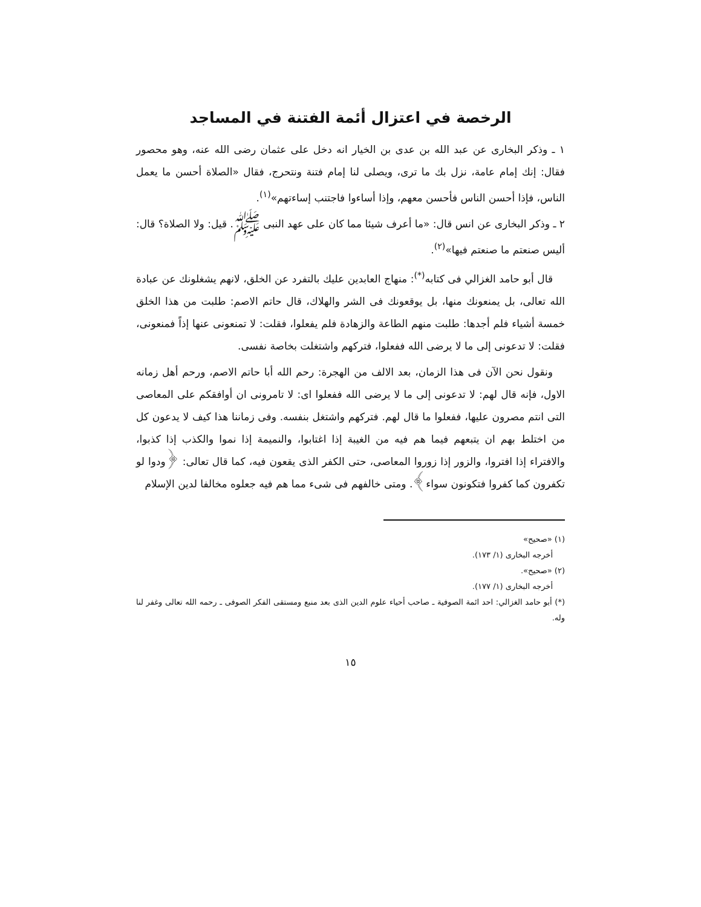الرخصة في اعتزال أئمة الفتنة في المساجد
١ ـ وذكر البخارى عن عبد الله بن عدى بن الخيار انه دخل على عثمان رضى الله عنه، وهو محصور فقال: إنك إمام عامة، نزل بك ما ترى، ويصلى لنا إمام فتنة ونتحرج، فقال «الصلاة أحسن ما يعمل الناس، فإذا أحسن الناس فأحسن معهم، وإذا أساءوا فاجتنب إساءتهم»<sup>(١)</sup>.
٢ ـ وذكر البخارى عن انس قال: «ما أعرف شيئا مما كان على عهد النبى ﷺ. قيل: ولا الصلاة؟ قال: أليس صنعتم ما صنعتم فيها»<sup>(٢)</sup>.
قال أبو حامد الغزالي فى كتابه<sup>(*)</sup>: منهاج العابدين عليك بالتفرد عن الخلق، لانهم يشغلونك عن عبادة الله تعالى، بل يمنعونك منها، بل يوقعونك فى الشر والهلاك، قال حاتم الاصم: طلبت من هذا الخلق خمسة أشياء فلم أجدها: طلبت منهم الطاعة والزهادة فلم يفعلوا، فقلت: لا تمنعونى عنها إذاً فمنعونى، فقلت: لا تدعونى إلى ما لا يرضى الله ففعلوا، فتركهم واشتغلت بخاصة نفسى.
ونقول نحن الآن فى هذا الزمان، بعد الالف من الهجرة: رحم الله أبا حاتم الاصم، ورحم أهل زمانه الاول، فإنه قال لهم: لا تدعونى إلى ما لا يرضى الله ففعلوا اى: لا تامرونى ان أوافقكم على المعاصى التى انتم مصرون عليها، ففعلوا ما قال لهم. فتركهم واشتغل بنفسه. وفى زماننا هذا كيف لا يدعون كل من اختلط بهم ان يتبعهم فيما هم فيه من الغيبة إذا اغتابوا، والنميمة إذا نموا والكذب إذا كذبوا، والافتراء إذا افتروا، والزور إذا زوروا المعاصى، حتى الكفر الذى يقعون فيه، كما قال تعالى: ﴿ودوا لو تكفرون كما كفروا فتكونون سواء﴾. ومتى خالفهم فى شىء مما هم فيه جعلوه مخالفا لدين الإسلام
(١) «صحيح»
أخرجه البخارى (١/ ١٧٣).
(٢) «صحيح».
أخرجه البخارى (١/ ١٧٧).
(*) أبو حامد الغزالي: احد ائمة الصوفية ـ صاحب أحياء علوم الدين الذى بعد منبع ومستقى الفكر الصوفى ـ رحمه الله تعالى وغفر لنا وله.
١٥